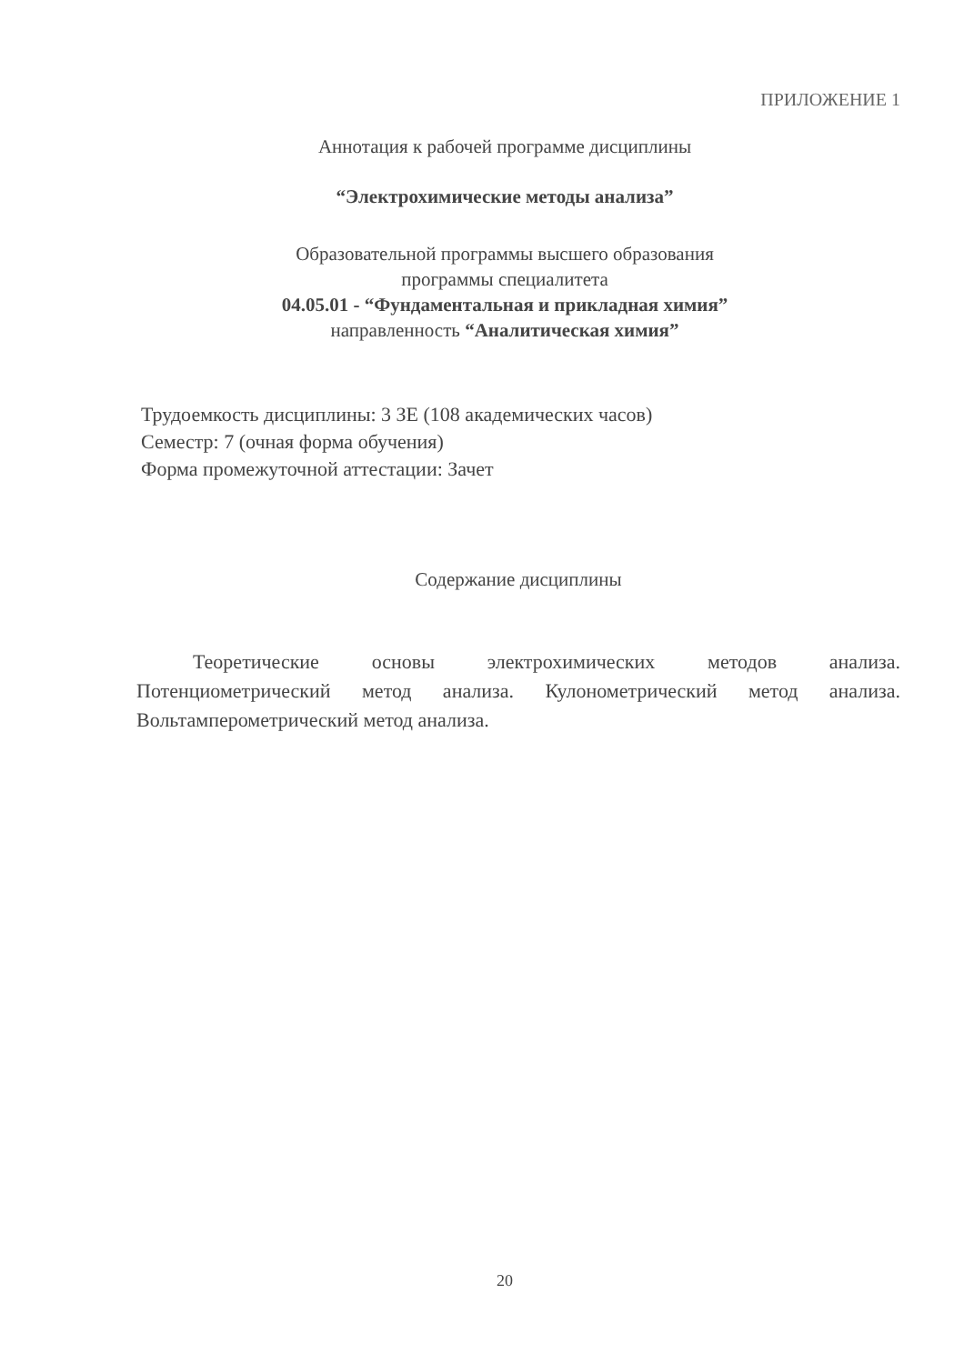ПРИЛОЖЕНИЕ 1
Аннотация к рабочей программе дисциплины
“Электрохимические методы анализа”
Образовательной программы высшего образования
программы специалитета
04.05.01 - “Фундаментальная и прикладная химия”
направленность “Аналитическая химия”
Трудоемкость дисциплины: 3 ЗЕ (108 академических часов)
Семестр: 7 (очная форма обучения)
Форма промежуточной аттестации: Зачет
Содержание дисциплины
Теоретические основы электрохимических методов анализа. Потенциометрический метод анализа. Кулонометрический метод анализа. Вольтамперометрический метод анализа.
20